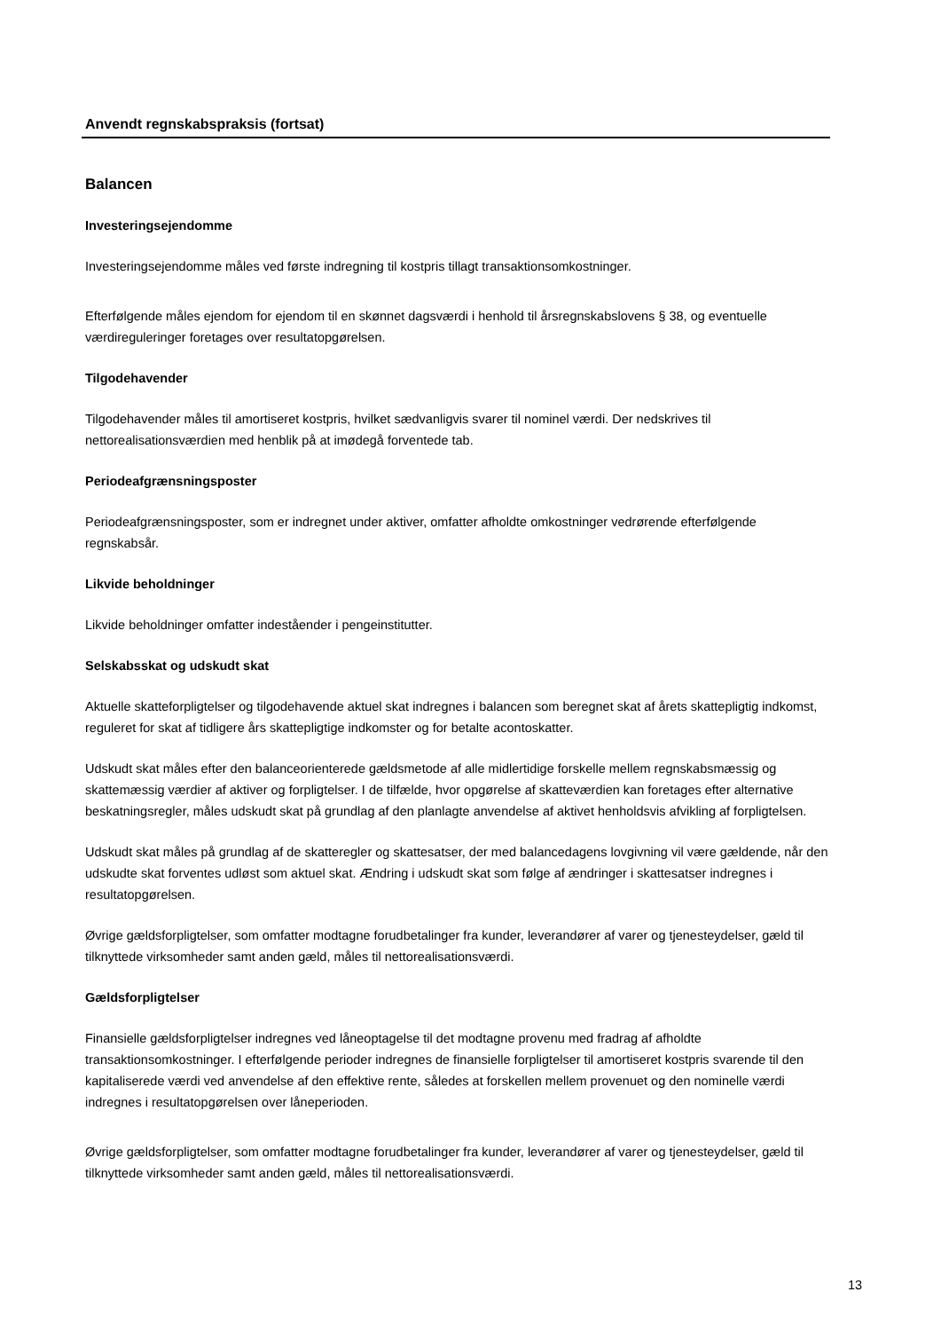Anvendt regnskabspraksis (fortsat)
Balancen
Investeringsejendomme
Investeringsejendomme måles ved første indregning til kostpris tillagt transaktionsomkostninger.
Efterfølgende måles ejendom for ejendom til en skønnet dagsværdi i henhold til årsregnskabslovens § 38, og eventuelle værdireguleringer foretages over resultatopgørelsen.
Tilgodehavender
Tilgodehavender måles til amortiseret kostpris, hvilket sædvanligvis svarer til nominel værdi. Der nedskrives til nettorealisationsværdien med henblik på at imødegå forventede tab.
Periodeafgrænsningsposter
Periodeafgrænsningsposter, som er indregnet under aktiver, omfatter afholdte omkostninger vedrørende efterfølgende regnskabsår.
Likvide beholdninger
Likvide beholdninger omfatter indeståender i pengeinstitutter.
Selskabsskat og udskudt skat
Aktuelle skatteforpligtelser og tilgodehavende aktuel skat indregnes i balancen som beregnet skat af årets skattepligtig indkomst, reguleret for skat af tidligere års skattepligtige indkomster og for betalte acontoskatter.
Udskudt skat måles efter den balanceorienterede gældsmetode af alle midlertidige forskelle mellem regnskabsmæssig og skattemæssig værdier af aktiver og forpligtelser. I de tilfælde, hvor opgørelse af skatteværdien kan foretages efter alternative beskatningsregler, måles udskudt skat på grundlag af den planlagte anvendelse af aktivet henholdsvis afvikling af forpligtelsen.
Udskudt skat måles på grundlag af de skatteregler og skattesatser, der med balancedagens lovgivning vil være gældende, når den udskudte skat forventes udløst som aktuel skat. Ændring i udskudt skat som følge af ændringer i skattesatser indregnes i resultatopgørelsen.
Øvrige gældsforpligtelser, som omfatter modtagne forudbetalinger fra kunder, leverandører af varer og tjenesteydelser, gæld til tilknyttede virksomheder samt anden gæld, måles til nettorealisationsværdi.
Gældsforpligtelser
Finansielle gældsforpligtelser indregnes ved låneoptagelse til det modtagne provenu med fradrag af afholdte transaktionsomkostninger. I efterfølgende perioder indregnes de finansielle forpligtelser til amortiseret kostpris svarende til den kapitaliserede værdi ved anvendelse af den effektive rente, således at forskellen mellem provenuet og den nominelle værdi indregnes i resultatopgørelsen over låneperioden.
Øvrige gældsforpligtelser, som omfatter modtagne forudbetalinger fra kunder, leverandører af varer og tjenesteydelser, gæld til tilknyttede virksomheder samt anden gæld, måles til nettorealisationsværdi.
13